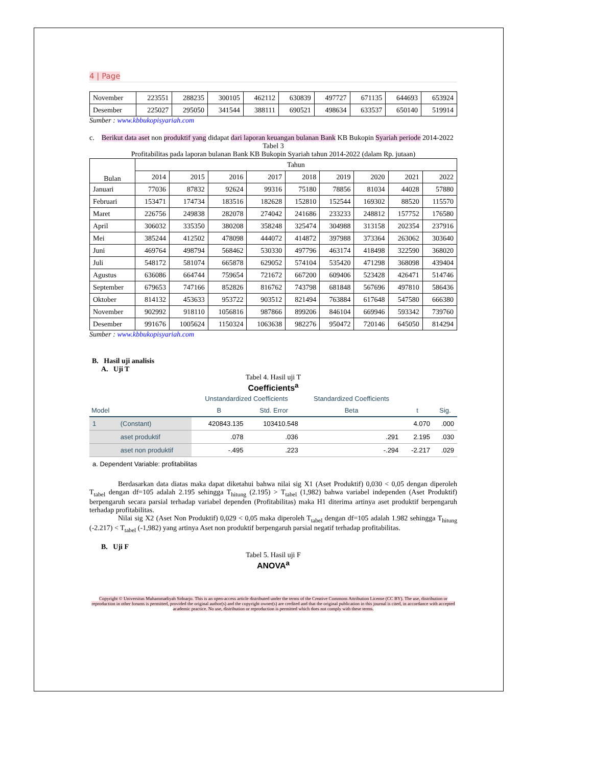4 | Page
| November | 223551 | 288235 | 300105 | 462112 | 630839 | 497727 | 671135 | 644693 | 653924 |
| Desember | 225027 | 295050 | 341544 | 388111 | 690521 | 498634 | 633537 | 650140 | 519914 |
Sumber : www.kbbukopisyariah.com
c. Berikut data aset non produktif yang didapat dari laporan keuangan bulanan Bank KB Bukopin Syariah periode 2014-2022
Tabel 3
Profitabilitas pada laporan bulanan Bank KB Bukopin Syariah tahun 2014-2022 (dalam Rp. jutaan)
| Bulan | Tahun | | | | | | | | |
| --- | --- | --- | --- | --- | --- | --- | --- | --- | --- |
| | 2014 | 2015 | 2016 | 2017 | 2018 | 2019 | 2020 | 2021 | 2022 |
| Januari | 77036 | 87832 | 92624 | 99316 | 75180 | 78856 | 81034 | 44028 | 57880 |
| Februari | 153471 | 174734 | 183516 | 182628 | 152810 | 152544 | 169302 | 88520 | 115570 |
| Maret | 226756 | 249838 | 282078 | 274042 | 241686 | 233233 | 248812 | 157752 | 176580 |
| April | 306032 | 335350 | 380208 | 358248 | 325474 | 304988 | 313158 | 202354 | 237916 |
| Mei | 385244 | 412502 | 478098 | 444072 | 414872 | 397988 | 373364 | 263062 | 303640 |
| Juni | 469764 | 498794 | 568462 | 530330 | 497796 | 463174 | 418498 | 322590 | 368020 |
| Juli | 548172 | 581074 | 665878 | 629052 | 574104 | 535420 | 471298 | 368098 | 439404 |
| Agustus | 636086 | 664744 | 759654 | 721672 | 667200 | 609406 | 523428 | 426471 | 514746 |
| September | 679653 | 747166 | 852826 | 816762 | 743798 | 681848 | 567696 | 497810 | 586436 |
| Oktober | 814132 | 453633 | 953722 | 903512 | 821494 | 763884 | 617648 | 547580 | 666380 |
| November | 902992 | 918110 | 1056816 | 987866 | 899206 | 846104 | 669946 | 593342 | 739760 |
| Desember | 991676 | 1005624 | 1150324 | 1063638 | 982276 | 950472 | 720146 | 645050 | 814294 |
Sumber : www.kbbukopisyariah.com
B. Hasil uji analisis
A. Uji T
Tabel 4. Hasil uji T
Coefficients<sup>a</sup>
| | | Unstandardized Coefficients | | Standardized Coefficients | | |
| --- | --- | --- | --- | --- | --- | --- |
| Model | | B | Std. Error | Beta | t | Sig. |
| 1 | (Constant) | 420843.135 | 103410.548 | | 4.070 | .000 |
| | aset produktif | .078 | .036 | .291 | 2.195 | .030 |
| | aset non produktif | -.495 | .223 | -.294 | -2.217 | .029 |
a. Dependent Variable: profitabilitas
Berdasarkan data diatas maka dapat diketahui bahwa nilai sig X1 (Aset Produktif) 0,030 < 0,05 dengan diperoleh T<sub>tabel</sub> dengan df=105 adalah 2.195 sehingga T<sub>hitung</sub> (2.195) > T<sub>tabel</sub> (1,982) bahwa variabel independen (Aset Produktif) berpengaruh secara parsial terhadap variabel dependen (Profitabilitas) maka H1 diterima artinya aset produktif berpengaruh terhadap profitabilitas.
Nilai sig X2 (Aset Non Produktif) 0,029 < 0,05 maka diperoleh T<sub>tabel</sub> dengan df=105 adalah 1.982 sehingga T<sub>hitung</sub> (-2.217) < T<sub>tabel</sub> (-1,982) yang artinya Aset non produktif berpengaruh parsial negatif terhadap profitabilitas.
B. Uji F
Tabel 5. Hasil uji F
ANOVA<sup>a</sup>
Copyright © Universitas Muhammadiyah Sidoarjo. This is an open-access article distributed under the terms of the Creative Commons Attribution License (CC BY). The use, distribution or reproduction in other forums is permitted, provided the original author(s) and the copyright owner(s) are credited and that the original publication in this journal is cited, in accordance with accepted academic practice. No use, distribution or reproduction is permitted which does not comply with these terms.